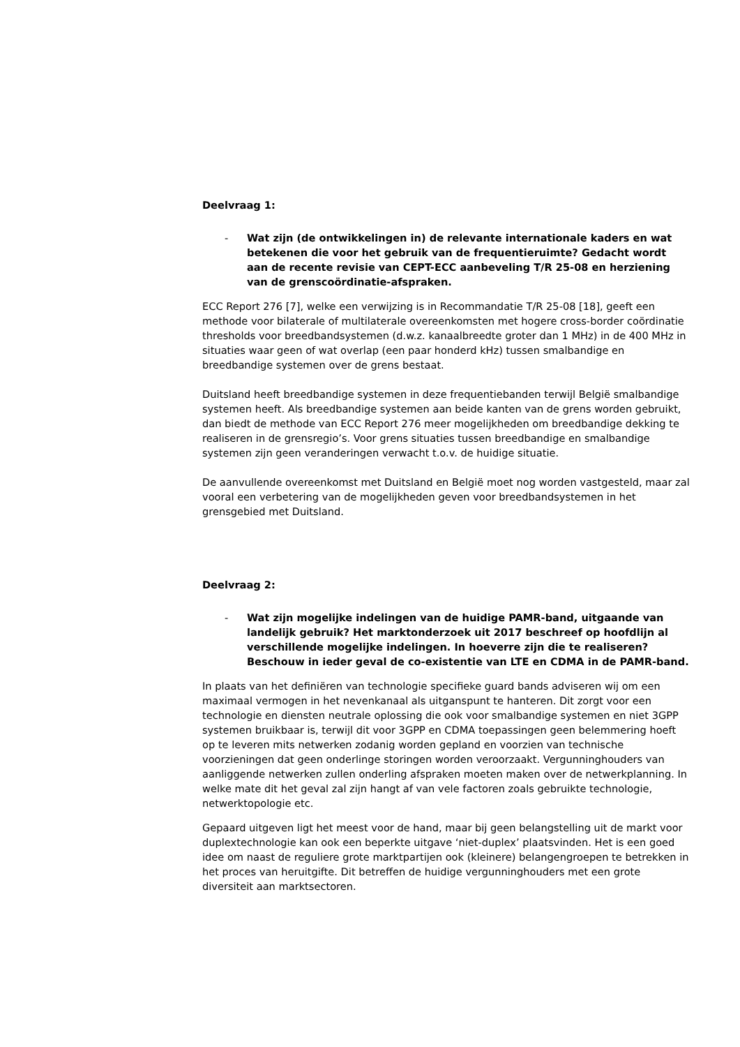Deelvraag 1:
- Wat zijn (de ontwikkelingen in) de relevante internationale kaders en wat betekenen die voor het gebruik van de frequentieruimte? Gedacht wordt aan de recente revisie van CEPT-ECC aanbeveling T/R 25-08 en herziening van de grenscoördinatie-afspraken.
ECC Report 276 [7], welke een verwijzing is in Recommandatie T/R 25-08 [18], geeft een methode voor bilaterale of multilaterale overeenkomsten met hogere cross-border coördinatie thresholds voor breedbandsystemen (d.w.z. kanaalbreedte groter dan 1 MHz) in de 400 MHz in situaties waar geen of wat overlap (een paar honderd kHz) tussen smalbandige en breedbandige systemen over de grens bestaat.
Duitsland heeft breedbandige systemen in deze frequentiebanden terwijl België smalbandige systemen heeft. Als breedbandige systemen aan beide kanten van de grens worden gebruikt, dan biedt de methode van ECC Report 276 meer mogelijkheden om breedbandige dekking te realiseren in de grensregio’s. Voor grens situaties tussen breedbandige en smalbandige systemen zijn geen veranderingen verwacht t.o.v. de huidige situatie.
De aanvullende overeenkomst met Duitsland en België moet nog worden vastgesteld, maar zal vooral een verbetering van de mogelijkheden geven voor breedbandsystemen in het grensgebied met Duitsland.
Deelvraag 2:
- Wat zijn mogelijke indelingen van de huidige PAMR-band, uitgaande van landelijk gebruik? Het marktonderzoek uit 2017 beschreef op hoofdlijn al verschillende mogelijke indelingen. In hoeverre zijn die te realiseren? Beschouw in ieder geval de co-existentie van LTE en CDMA in de PAMR-band.
In plaats van het definiëren van technologie specifieke guard bands adviseren wij om een maximaal vermogen in het nevenkanaal als uitganspunt te hanteren. Dit zorgt voor een technologie en diensten neutrale oplossing die ook voor smalbandige systemen en niet 3GPP systemen bruikbaar is, terwijl dit voor 3GPP en CDMA toepassingen geen belemmering hoeft op te leveren mits netwerken zodanig worden gepland en voorzien van technische voorzieningen dat geen onderlinge storingen worden veroorzaakt. Vergunninghouders van aanliggende netwerken zullen onderling afspraken moeten maken over de netwerkplanning. In welke mate dit het geval zal zijn hangt af van vele factoren zoals gebruikte technologie, netwerktopologie etc.
Gepaard uitgeven ligt het meest voor de hand, maar bij geen belangstelling uit de markt voor duplextechnologie kan ook een beperkte uitgave ‘niet-duplex’ plaatsvinden. Het is een goed idee om naast de reguliere grote marktpartijen ook (kleinere) belangengroepen te betrekken in het proces van heruitgifte. Dit betreffen de huidige vergunninghouders met een grote diversiteit aan marktsectoren.